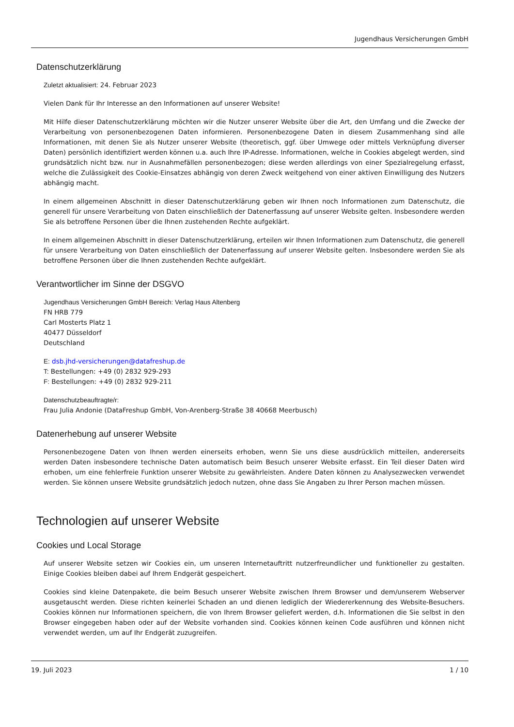Jugendhaus Versicherungen GmbH
Datenschutzerklärung
Zuletzt aktualisiert: 24. Februar 2023
Vielen Dank für Ihr Interesse an den Informationen auf unserer Website!
Mit Hilfe dieser Datenschutzerklärung möchten wir die Nutzer unserer Website über die Art, den Umfang und die Zwecke der Verarbeitung von personenbezogenen Daten informieren. Personenbezogene Daten in diesem Zusammenhang sind alle Informationen, mit denen Sie als Nutzer unserer Website (theoretisch, ggf. über Umwege oder mittels Verknüpfung diverser Daten) persönlich identifiziert werden können u.a. auch Ihre IP-Adresse. Informationen, welche in Cookies abgelegt werden, sind grundsätzlich nicht bzw. nur in Ausnahmefällen personenbezogen; diese werden allerdings von einer Spezialregelung erfasst, welche die Zulässigkeit des Cookie-Einsatzes abhängig von deren Zweck weitgehend von einer aktiven Einwilligung des Nutzers abhängig macht.
In einem allgemeinen Abschnitt in dieser Datenschutzerklärung geben wir Ihnen noch Informationen zum Datenschutz, die generell für unsere Verarbeitung von Daten einschließlich der Datenerfassung auf unserer Website gelten. Insbesondere werden Sie als betroffene Personen über die Ihnen zustehenden Rechte aufgeklärt.
In einem allgemeinen Abschnitt in dieser Datenschutzerklärung, erteilen wir Ihnen Informationen zum Datenschutz, die generell für unsere Verarbeitung von Daten einschließlich der Datenerfassung auf unserer Website gelten. Insbesondere werden Sie als betroffene Personen über die Ihnen zustehenden Rechte aufgeklärt.
Verantwortlicher im Sinne der DSGVO
Jugendhaus Versicherungen GmbH Bereich: Verlag Haus Altenberg
FN HRB 779
Carl Mosterts Platz 1
40477 Düsseldorf
Deutschland
E: dsb.jhd-versicherungen@datafreshup.de
T: Bestellungen: +49 (0) 2832 929-293
F: Bestellungen: +49 (0) 2832 929-211
Datenschutzbeauftragte/r:
Frau Julia Andonie (DataFreshup GmbH, Von-Arenberg-Straße 38 40668 Meerbusch)
Datenerhebung auf unserer Website
Personenbezogene Daten von Ihnen werden einerseits erhoben, wenn Sie uns diese ausdrücklich mitteilen, andererseits werden Daten insbesondere technische Daten automatisch beim Besuch unserer Website erfasst. Ein Teil dieser Daten wird erhoben, um eine fehlerfreie Funktion unserer Website zu gewährleisten. Andere Daten können zu Analysezwecken verwendet werden. Sie können unsere Website grundsätzlich jedoch nutzen, ohne dass Sie Angaben zu Ihrer Person machen müssen.
Technologien auf unserer Website
Cookies und Local Storage
Auf unserer Website setzen wir Cookies ein, um unseren Internetauftritt nutzerfreundlicher und funktioneller zu gestalten. Einige Cookies bleiben dabei auf Ihrem Endgerät gespeichert.
Cookies sind kleine Datenpakete, die beim Besuch unserer Website zwischen Ihrem Browser und dem/unserem Webserver ausgetauscht werden. Diese richten keinerlei Schaden an und dienen lediglich der Wiedererkennung des Website-Besuchers. Cookies können nur Informationen speichern, die von Ihrem Browser geliefert werden, d.h. Informationen die Sie selbst in den Browser eingegeben haben oder auf der Website vorhanden sind. Cookies können keinen Code ausführen und können nicht verwendet werden, um auf Ihr Endgerät zuzugreifen.
19. Juli 2023 1 / 10